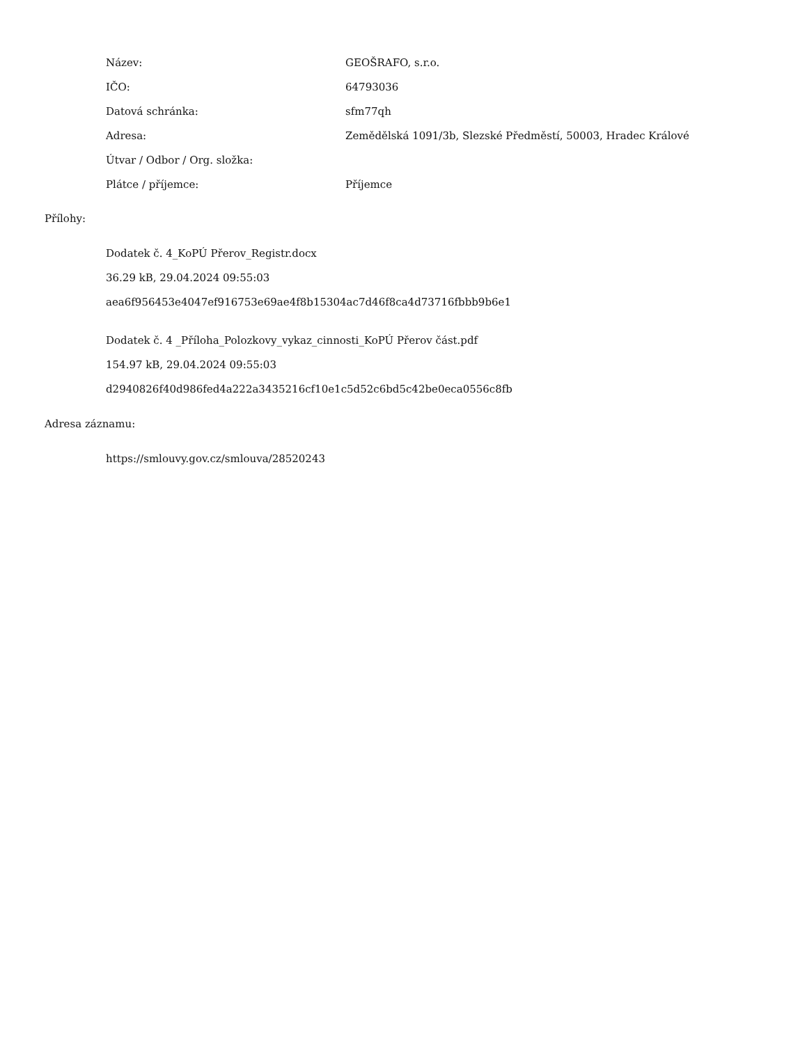| Název: | GEOŠRAFO, s.r.o. |
| IČO: | 64793036 |
| Datová schránka: | sfm77qh |
| Adresa: | Zemědělská 1091/3b, Slezské Předměstí, 50003, Hradec Králové |
| Útvar / Odbor / Org. složka: | |
| Plátce / příjemce: | Příjemce |
Přílohy:
Dodatek č. 4_KoPÚ Přerov_Registr.docx
36.29 kB, 29.04.2024 09:55:03
aea6f956453e4047ef916753e69ae4f8b15304ac7d46f8ca4d73716fbbb9b6e1
Dodatek č. 4 _Příloha_Polozkovy_vykaz_cinnosti_KoPÚ Přerov část.pdf
154.97 kB, 29.04.2024 09:55:03
d2940826f40d986fed4a222a3435216cf10e1c5d52c6bd5c42be0eca0556c8fb
Adresa záznamu:
https://smlouvy.gov.cz/smlouva/28520243